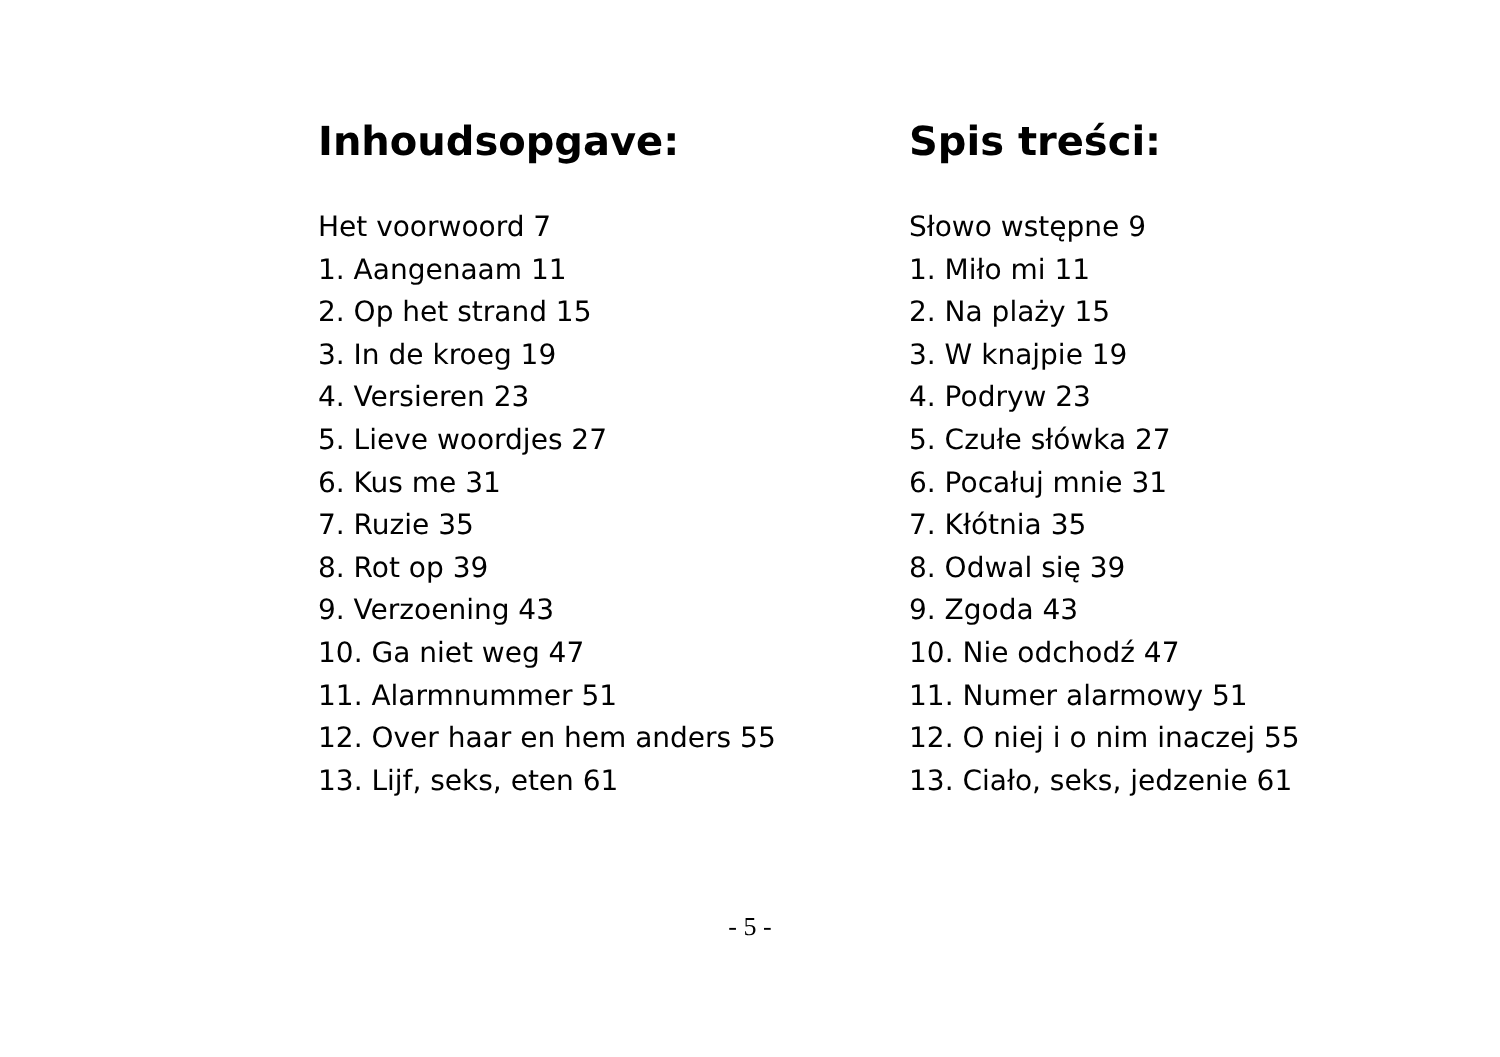Inhoudsopgave:
Het voorwoord 7
1. Aangenaam 11
2. Op het strand 15
3. In de kroeg 19
4. Versieren 23
5. Lieve woordjes 27
6. Kus me 31
7. Ruzie 35
8. Rot op 39
9. Verzoening 43
10. Ga niet weg 47
11. Alarmnummer 51
12. Over haar en hem anders 55
13. Lijf, seks, eten 61
Spis treści:
Słowo wstępne 9
1. Miło mi 11
2. Na plaży 15
3. W knajpie 19
4. Podryw 23
5. Czułe słówka 27
6. Pocałuj mnie 31
7. Kłótnia 35
8. Odwal się 39
9. Zgoda 43
10. Nie odchodź 47
11. Numer alarmowy 51
12. O niej i o nim inaczej 55
13. Ciało, seks, jedzenie 61
- 5 -